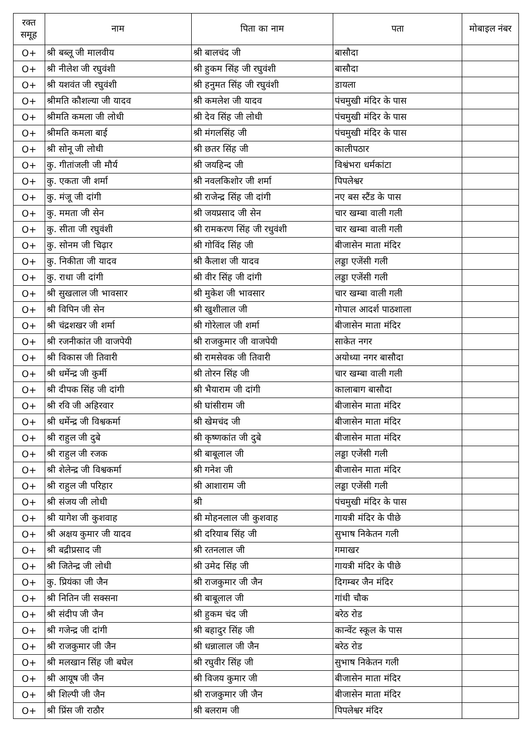| रक्त समूह | नाम | पिता का नाम | पता | मोबाइल नंबर |
| --- | --- | --- | --- | --- |
| O+ | श्री बब्लू जी मालवीय | श्री बालचंद जी | बासौदा | |
| O+ | श्री नीलेश जी रघुवंशी | श्री हुकम सिंह जी रघुवंशी | बासौदा | |
| O+ | श्री यशवंत जी रघुवंशी | श्री हनुमत सिंह जी रघुवंशी | डायला | |
| O+ | श्रीमति कौशल्या जी यादव | श्री कमलेश जी यादव | पंचमुखी मंदिर के पास | |
| O+ | श्रीमति कमला जी लोधी | श्री देव सिंह जी लोधी | पंचमुखी मंदिर के पास | |
| O+ | श्रीमति कमला बाई | श्री मंगलसिंह जी | पंचमुखी मंदिर के पास | |
| O+ | श्री सोनू जी लोधी | श्री छतर सिंह जी | कालीपठार | |
| O+ | कु. गीतांजली जी मौर्य | श्री जयहिन्द जी | विश्वंभरा धर्मकांटा | |
| O+ | कु. एकता जी शर्मा | श्री नवलकिशोर जी शर्मा | पिपलेश्वर | |
| O+ | कु. मंजू जी दांगी | श्री राजेन्द्र सिंह जी दांगी | नए बस स्टैंड के पास | |
| O+ | कु. ममता जी सेन | श्री जयप्रसाद जी सेन | चार खम्बा वाली गली | |
| O+ | कु. सीता जी रघुवंशी | श्री रामकरण सिंह जी रधुवंशी | चार खम्बा वाली गली | |
| O+ | कु. सोनम जी चिढ़ार | श्री गोविंद सिंह जी | बीजासेन माता मंदिर | |
| O+ | कु. निकीता जी यादव | श्री कैलाश जी यादव | लड्डा एजेंसी गली | |
| O+ | कु. राधा जी दांगी | श्री वीर सिंह जी दांगी | लड्डा एजेंसी गली | |
| O+ | श्री सुखलाल जी भावसार | श्री मुकेश जी भावसार | चार खम्बा वाली गली | |
| O+ | श्री विपिन जी सेन | श्री खुशीलाल जी | गोपाल आदर्श पाठशाला | |
| O+ | श्री चंद्रशखर जी शर्मा | श्री गोरेलाल जी शर्मा | बीजासेन माता मंदिर | |
| O+ | श्री रजनीकांत जी वाजपेयी | श्री राजकुमार जी वाजपेयी | साकेत नगर | |
| O+ | श्री विकास जी तिवारी | श्री रामसेवक जी तिवारी | अयोध्या नगर बासौदा | |
| O+ | श्री धर्मेन्द्र जी कुर्मी | श्री तोरन सिंह जी | चार खम्बा वाली गली | |
| O+ | श्री दीपक सिंह जी दांगी | श्री भैयाराम जी दांगी | कालाबाग बासौदा | |
| O+ | श्री रवि जी अहिरवार | श्री घांसीराम जी | बीजासेन माता मंदिर | |
| O+ | श्री धर्मेन्द्र जी विश्वकर्मा | श्री खेमचंद जी | बीजासेन माता मंदिर | |
| O+ | श्री राहुल जी दुबे | श्री कृष्णकांत जी दुबे | बीजासेन माता मंदिर | |
| O+ | श्री राहुल जी रजक | श्री बाबूलाल जी | लड्डा एजेंसी गली | |
| O+ | श्री शेलेन्द्र जी विश्वकर्मा | श्री गनेश जी | बीजासेन माता मंदिर | |
| O+ | श्री राहुल जी परिहार | श्री आशाराम जी | लड्डा एजेंसी गली | |
| O+ | श्री संजय जी लोधी | श्री | पंचमुखी मंदिर के पास | |
| O+ | श्री यागेश जी कुशवाह | श्री मोहनलाल जी कुशवाह | गायत्री मंदिर के पीछे | |
| O+ | श्री अक्षय कुमार जी यादव | श्री दरियाब सिंह जी | सुभाष निकेतन गली | |
| O+ | श्री बद्रीप्रसाद जी | श्री रतनलाल जी | गमाखर | |
| O+ | श्री जितेन्द्र जी लोधी | श्री उमेद सिंह जी | गायत्री मंदिर के पीछे | |
| O+ | कु. प्रियंका जी जैन | श्री राजकुमार जी जैन | दिगम्बर जैन मंदिर | |
| O+ | श्री नितिन जी सक्सना | श्री बाबूलाल जी | गांधी चौक | |
| O+ | श्री संदीप जी जैन | श्री हुकम चंद जी | बरेठ रोड | |
| O+ | श्री गजेन्द्र जी दांगी | श्री बहादुर सिंह जी | कान्वेंट स्कूल के पास | |
| O+ | श्री राजकुमार जी जैन | श्री धन्नालाल जी जैन | बरेठ रोड | |
| O+ | श्री मलखान सिंह जी बघेल | श्री रघुवीर सिंह जी | सुभाष निकेतन गली | |
| O+ | श्री आयूष जी जैन | श्री विजय कुमार जी | बीजासेन माता मंदिर | |
| O+ | श्री शिल्पी जी जैन | श्री राजकुमार जी जैन | बीजासेन माता मंदिर | |
| O+ | श्री प्रिंस जी राठौर | श्री बलराम जी | पिपलेश्वर मंदिर | |